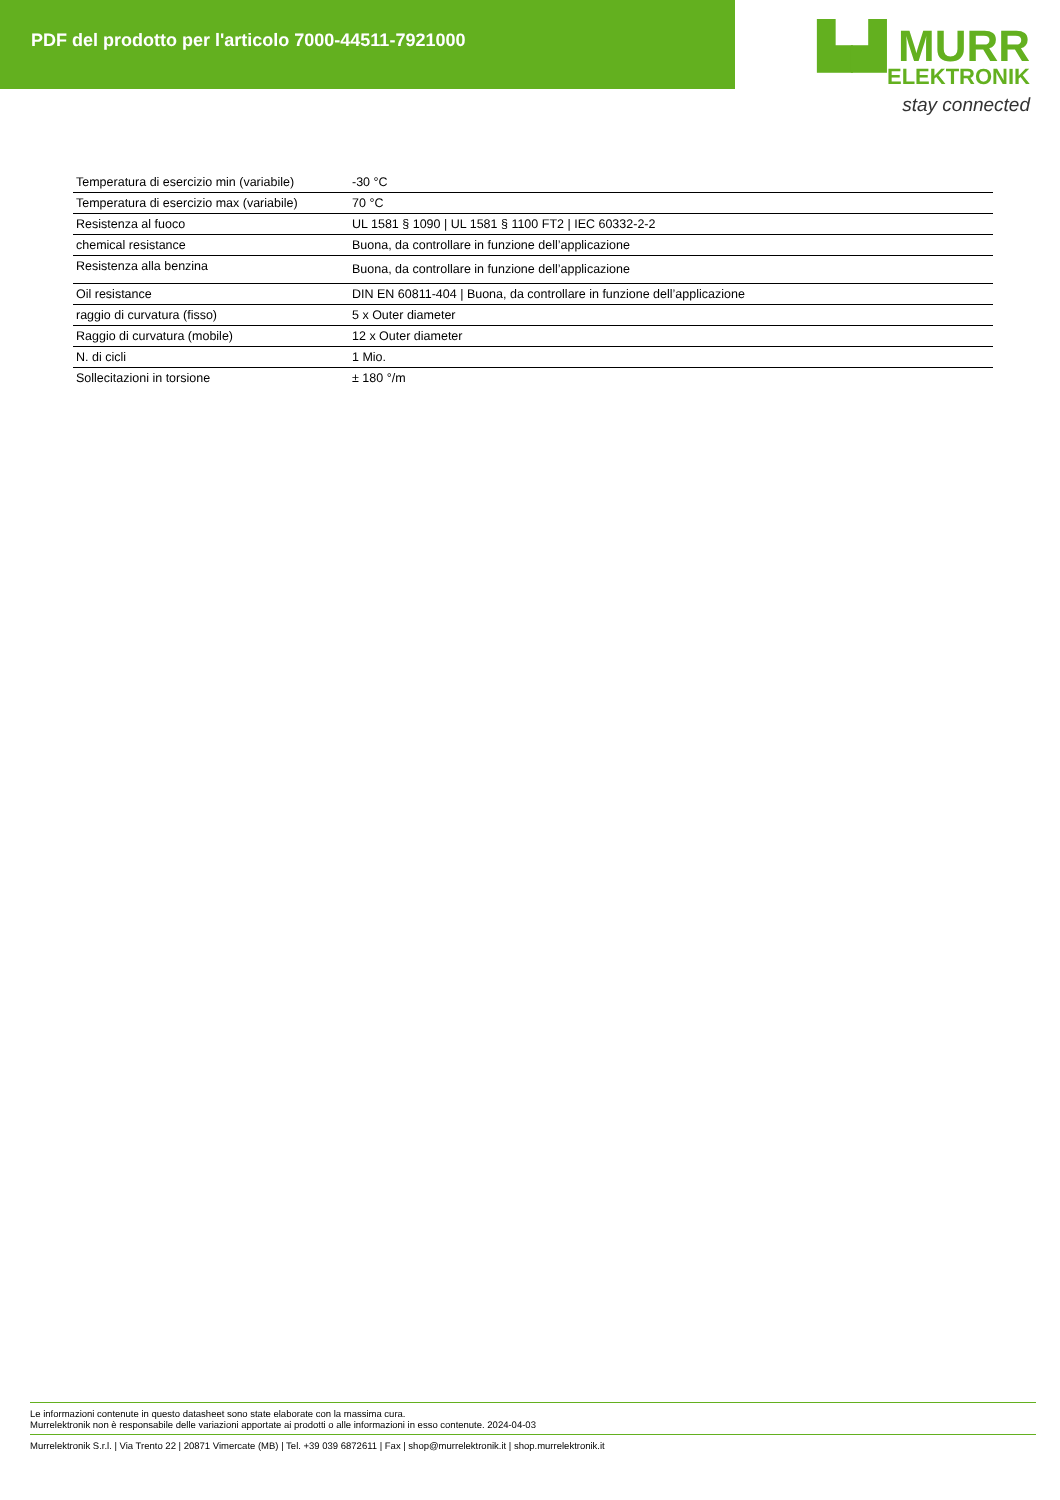PDF del prodotto per l'articolo 7000-44511-7921000
▙▟ MURR
ELEKTRONIK
stay connected
| Temperatura di esercizio min (variabile) | -30 °C |
| Temperatura di esercizio max (variabile) | 70 °C |
| Resistenza al fuoco | UL 1581 § 1090 / UL 1581 § 1100 FT2 / IEC 60332-2-2 |
| chemical resistance | Buona, da controllare in funzione dell’applicazione |
| Resistenza alla benzina | Buona, da controllare in funzione dell’applicazione |
| Oil resistance | DIN EN 60811-404 / Buona, da controllare in funzione dell’applicazione |
| raggio di curvatura (fisso) | 5 x Outer diameter |
| Raggio di curvatura (mobile) | 12 x Outer diameter |
| N. di cicli | 1 Mio. |
| Sollecitazioni in torsione | ± 180 °/m |
Le informazioni contenute in questo datasheet sono state elaborate con la massima cura.
Murrelektronik non è responsabile delle variazioni apportate ai prodotti o alle informazioni in esso contenute. 2024-04-03
Murrelektronik S.r.l. | Via Trento 22 | 20871 Vimercate (MB) | Tel. +39 039 6872611 | Fax | shop@murrelektronik.it | shop.murrelektronik.it